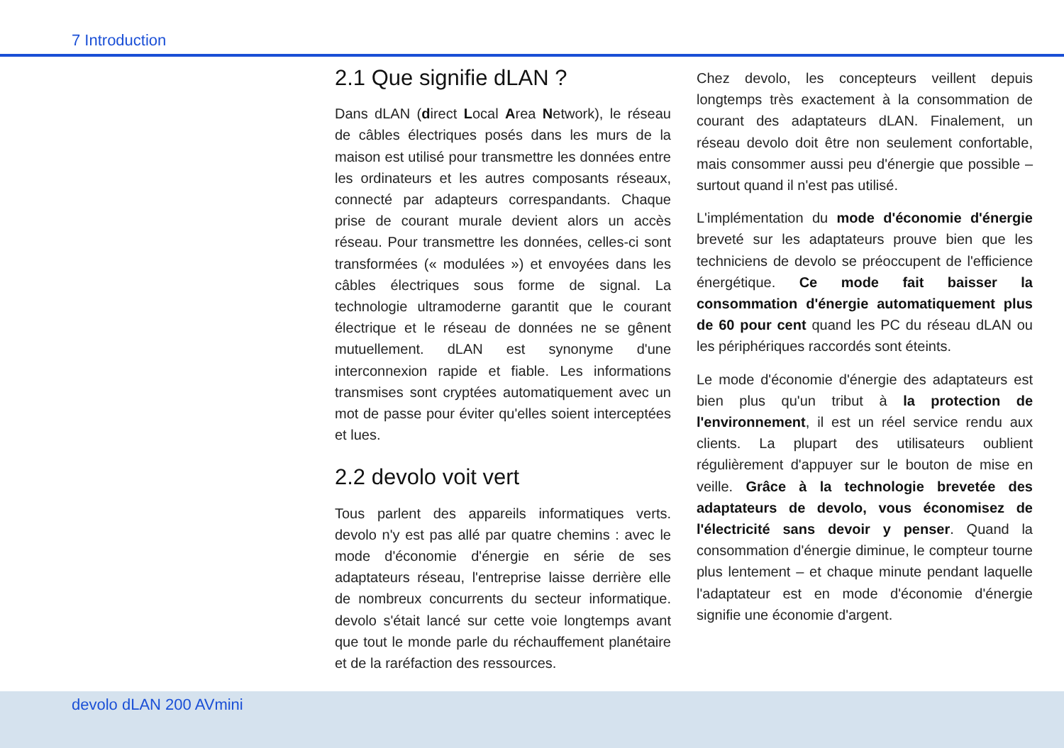7 Introduction
2.1 Que signifie dLAN ?
Dans dLAN (direct Local Area Network), le réseau de câbles électriques posés dans les murs de la maison est utilisé pour transmettre les données entre les ordinateurs et les autres composants réseaux, connecté par adapteurs correspandants. Chaque prise de courant murale devient alors un accès réseau. Pour transmettre les données, celles-ci sont transformées (« modulées ») et envoyées dans les câbles électriques sous forme de signal. La technologie ultramoderne garantit que le courant électrique et le réseau de données ne se gênent mutuellement. dLAN est synonyme d'une interconnexion rapide et fiable. Les informations transmises sont cryptées automatiquement avec un mot de passe pour éviter qu'elles soient interceptées et lues.
2.2 devolo voit vert
Tous parlent des appareils informatiques verts. devolo n'y est pas allé par quatre chemins : avec le mode d'économie d'énergie en série de ses adaptateurs réseau, l'entreprise laisse derrière elle de nombreux concurrents du secteur informatique. devolo s'était lancé sur cette voie longtemps avant que tout le monde parle du réchauffement planétaire et de la raréfaction des ressources.
Chez devolo, les concepteurs veillent depuis longtemps très exactement à la consommation de courant des adaptateurs dLAN. Finalement, un réseau devolo doit être non seulement confortable, mais consommer aussi peu d'énergie que possible – surtout quand il n'est pas utilisé.
L'implémentation du mode d'économie d'énergie breveté sur les adaptateurs prouve bien que les techniciens de devolo se préoccupent de l'efficience énergétique. Ce mode fait baisser la consommation d'énergie automatiquement plus de 60 pour cent quand les PC du réseau dLAN ou les périphériques raccordés sont éteints.
Le mode d'économie d'énergie des adaptateurs est bien plus qu'un tribut à la protection de l'environnement, il est un réel service rendu aux clients. La plupart des utilisateurs oublient régulièrement d'appuyer sur le bouton de mise en veille. Grâce à la technologie brevetée des adaptateurs de devolo, vous économisez de l'électricité sans devoir y penser. Quand la consommation d'énergie diminue, le compteur tourne plus lentement – et chaque minute pendant laquelle l'adaptateur est en mode d'économie d'énergie signifie une économie d'argent.
devolo dLAN 200 AVmini